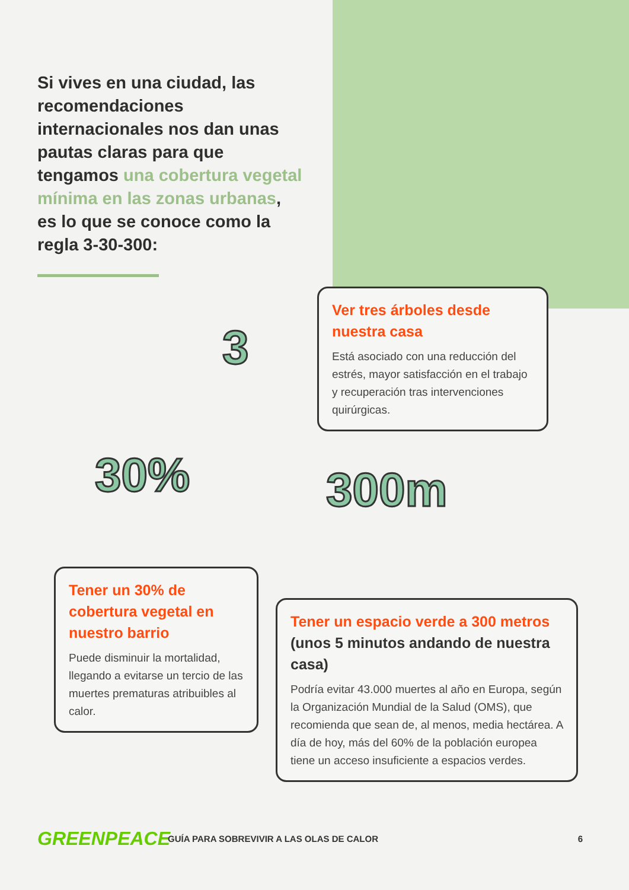Si vives en una ciudad, las recomendaciones internacionales nos dan unas pautas claras para que tengamos una cobertura vegetal mínima en las zonas urbanas, es lo que se conoce como la regla 3-30-300:
3
Ver tres árboles desde nuestra casa
Está asociado con una reducción del estrés, mayor satisfacción en el trabajo y recuperación tras intervenciones quirúrgicas.
30% 300m
Tener un 30% de cobertura vegetal en nuestro barrio
Puede disminuir la mortalidad, llegando a evitarse un tercio de las muertes prematuras atribuibles al calor.
Tener un espacio verde a 300 metros (unos 5 minutos andando de nuestra casa)
Podría evitar 43.000 muertes al año en Europa, según la Organización Mundial de la Salud (OMS), que recomienda que sean de, al menos, media hectárea. A día de hoy, más del 60% de la población europea tiene un acceso insuficiente a espacios verdes.
GREENPEACE GUÍA PARA SOBREVIVIR A LAS OLAS DE CALOR 6